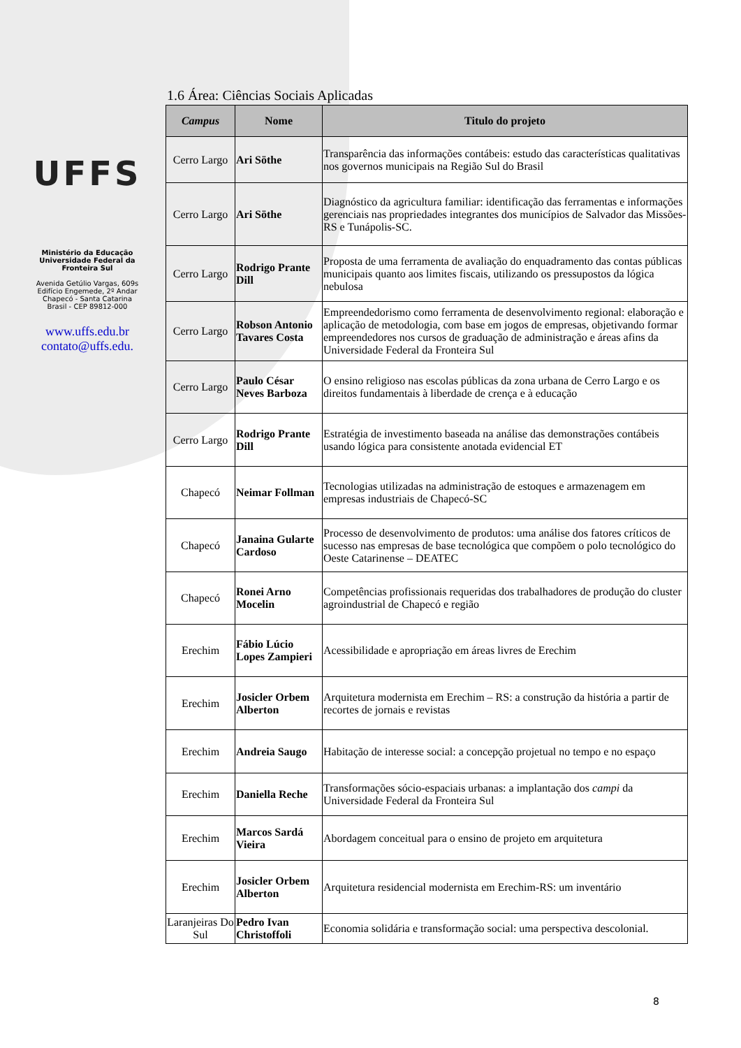UFFS
Ministério da Educação
Universidade Federal da
Fronteira Sul
Avenida Getúlio Vargas, 609s
Edifício Engemede, 2º Andar
Chapecó - Santa Catarina
Brasil - CEP 89812-000
www.uffs.edu.br
contato@uffs.edu.
1.6 Área: Ciências Sociais Aplicadas
| Campus | Nome | Titulo do projeto |
| --- | --- | --- |
| Cerro Largo | Ari Söthe | Transparência das informações contábeis: estudo das características qualitativas nos governos municipais na Região Sul do Brasil |
| Cerro Largo | Ari Söthe | Diagnóstico da agricultura familiar: identificação das ferramentas e informações gerenciais nas propriedades integrantes dos municípios de Salvador das Missões-RS e Tunápolis-SC. |
| Cerro Largo | Rodrigo Prante Dill | Proposta de uma ferramenta de avaliação do enquadramento das contas públicas municipais quanto aos limites fiscais, utilizando os pressupostos da lógica nebulosa |
| Cerro Largo | Robson Antonio Tavares Costa | Empreendedorismo como ferramenta de desenvolvimento regional: elaboração e aplicação de metodologia, com base em jogos de empresas, objetivando formar empreendedores nos cursos de graduação de administração e áreas afins da Universidade Federal da Fronteira Sul |
| Cerro Largo | Paulo César Neves Barboza | O ensino religioso nas escolas públicas da zona urbana de Cerro Largo e os direitos fundamentais à liberdade de crença e à educação |
| Cerro Largo | Rodrigo Prante Dill | Estratégia de investimento baseada na análise das demonstrações contábeis usando lógica para consistente anotada evidencial ET |
| Chapecó | Neimar Follman | Tecnologias utilizadas na administração de estoques e armazenagem em empresas industriais de Chapecó-SC |
| Chapecó | Janaina Gularte Cardoso | Processo de desenvolvimento de produtos: uma análise dos fatores críticos de sucesso nas empresas de base tecnológica que compõem o polo tecnológico do Oeste Catarinense – DEATEC |
| Chapecó | Ronei Arno Mocelin | Competências profissionais requeridas dos trabalhadores de produção do cluster agroindustrial de Chapecó e região |
| Erechim | Fábio Lúcio Lopes Zampieri | Acessibilidade e apropriação em áreas livres de Erechim |
| Erechim | Josicler Orbem Alberton | Arquitetura modernista em Erechim – RS: a construção da história a partir de recortes de jornais e revistas |
| Erechim | Andreia Saugo | Habitação de interesse social: a concepção projetual no tempo e no espaço |
| Erechim | Daniella Reche | Transformações sócio-espaciais urbanas: a implantação dos campi da Universidade Federal da Fronteira Sul |
| Erechim | Marcos Sardá Vieira | Abordagem conceitual para o ensino de projeto em arquitetura |
| Erechim | Josicler Orbem Alberton | Arquitetura residencial modernista em Erechim-RS: um inventário |
| Laranjeiras Do Sul | Pedro Ivan Christoffoli | Economia solidária e transformação social: uma perspectiva descolonial. |
8